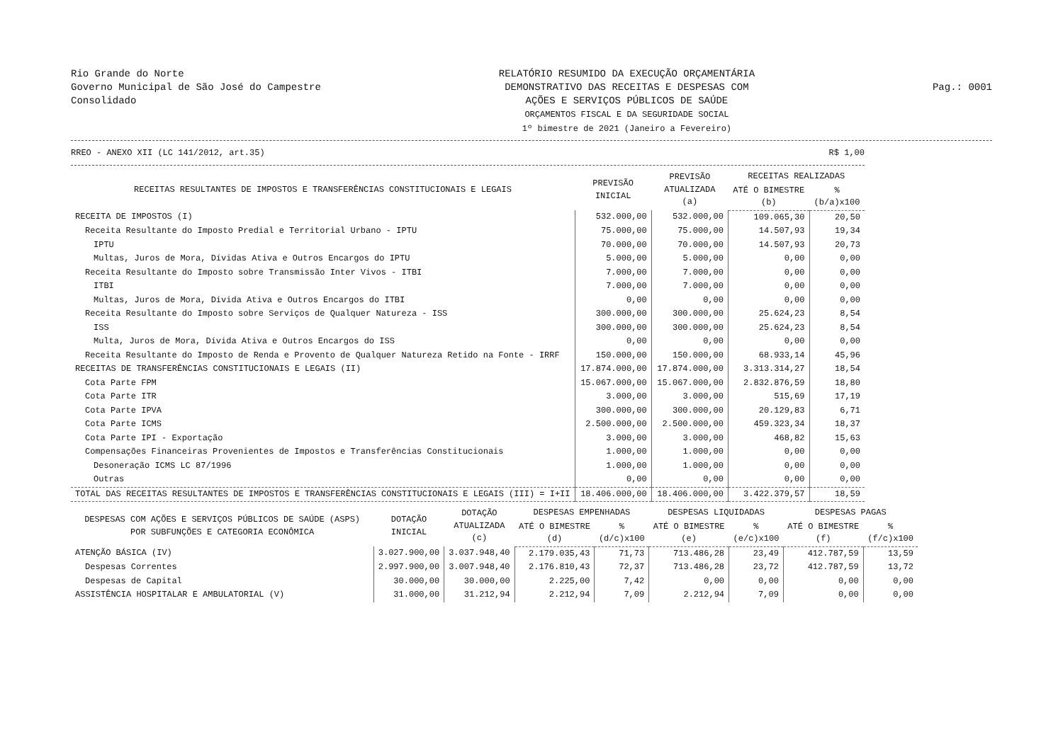Rio Grande do Norte
Governo Municipal de São José do Campestre
Consolidado
RELATÓRIO RESUMIDO DA EXECUÇÃO ORÇAMENTÁRIA
DEMONSTRATIVO DAS RECEITAS E DESPESAS COM
AÇÕES E SERVIÇOS PÚBLICOS DE SAÚDE
ORÇAMENTOS FISCAL E DA SEGURIDADE SOCIAL
1º bimestre de 2021 (Janeiro a Fevereiro)
Pag.: 0001
RREO - ANEXO XII (LC 141/2012, art.35) R$ 1,00
| RECEITAS RESULTANTES DE IMPOSTOS E TRANSFERÊNCIAS CONSTITUCIONAIS E LEGAIS | PREVISÃO INICIAL | PREVISÃO ATUALIZADA (a) | RECEITAS REALIZADAS | |
| --- | --- | --- | --- | --- |
| | | | ATÉ O BIMESTRE (b) | % (b/a)x100 |
| RECEITA DE IMPOSTOS (I) | 532.000,00 | 532.000,00 | 109.065,30 | 20,50 |
| Receita Resultante do Imposto Predial e Territorial Urbano - IPTU | 75.000,00 | 75.000,00 | 14.507,93 | 19,34 |
| IPTU | 70.000,00 | 70.000,00 | 14.507,93 | 20,73 |
| Multas, Juros de Mora, Dívidas Ativa e Outros Encargos do IPTU | 5.000,00 | 5.000,00 | 0,00 | 0,00 |
| Receita Resultante do Imposto sobre Transmissão Inter Vivos - ITBI | 7.000,00 | 7.000,00 | 0,00 | 0,00 |
| ITBI | 7.000,00 | 7.000,00 | 0,00 | 0,00 |
| Multas, Juros de Mora, Dívida Ativa e Outros Encargos do ITBI | 0,00 | 0,00 | 0,00 | 0,00 |
| Receita Resultante do Imposto sobre Serviços de Qualquer Natureza - ISS | 300.000,00 | 300.000,00 | 25.624,23 | 8,54 |
| ISS | 300.000,00 | 300.000,00 | 25.624,23 | 8,54 |
| Multa, Juros de Mora, Dívida Ativa e Outros Encargos do ISS | 0,00 | 0,00 | 0,00 | 0,00 |
| Receita Resultante do Imposto de Renda e Provento de Qualquer Natureza Retido na Fonte - IRRF | 150.000,00 | 150.000,00 | 68.933,14 | 45,96 |
| RECEITAS DE TRANSFERÊNCIAS CONSTITUCIONAIS E LEGAIS (II) | 17.874.000,00 | 17.874.000,00 | 3.313.314,27 | 18,54 |
| Cota Parte FPM | 15.067.000,00 | 15.067.000,00 | 2.832.876,59 | 18,80 |
| Cota Parte ITR | 3.000,00 | 3.000,00 | 515,69 | 17,19 |
| Cota Parte IPVA | 300.000,00 | 300.000,00 | 20.129,83 | 6,71 |
| Cota Parte ICMS | 2.500.000,00 | 2.500.000,00 | 459.323,34 | 18,37 |
| Cota Parte IPI - Exportação | 3.000,00 | 3.000,00 | 468,82 | 15,63 |
| Compensações Financeiras Provenientes de Impostos e Transferências Constitucionais | 1.000,00 | 1.000,00 | 0,00 | 0,00 |
| Desoneração ICMS LC 87/1996 | 1.000,00 | 1.000,00 | 0,00 | 0,00 |
| Outras | 0,00 | 0,00 | 0,00 | 0,00 |
| TOTAL DAS RECEITAS RESULTANTES DE IMPOSTOS E TRANSFERÊNCIAS CONSTITUCIONAIS E LEGAIS (III) = I+II | 18.406.000,00 | 18.406.000,00 | 3.422.379,57 | 18,59 |
| DESPESAS COM AÇÕES E SERVIÇOS PÚBLICOS DE SAÚDE (ASPS) POR SUBFUNÇÕES E CATEGORIA ECONÔMICA | DOTAÇÃO INICIAL | DOTAÇÃO ATUALIZADA (c) | DESPESAS EMPENHADAS | | DESPESAS LIQUIDADAS | | DESPESAS PAGAS | |
| --- | --- | --- | --- | --- | --- | --- | --- | --- |
| | | | ATÉ O BIMESTRE (d) | % (d/c)x100 | ATÉ O BIMESTRE (e) | % (e/c)x100 | ATÉ O BIMESTRE (f) | % (f/c)x100 |
| ATENÇÃO BÁSICA (IV) | 3.027.900,00 | 3.037.948,40 | 2.179.035,43 | 71,73 | 713.486,28 | 23,49 | 412.787,59 | 13,59 |
| Despesas Correntes | 2.997.900,00 | 3.007.948,40 | 2.176.810,43 | 72,37 | 713.486,28 | 23,72 | 412.787,59 | 13,72 |
| Despesas de Capital | 30.000,00 | 30.000,00 | 2.225,00 | 7,42 | 0,00 | 0,00 | 0,00 | 0,00 |
| ASSISTÊNCIA HOSPITALAR E AMBULATORIAL (V) | 31.000,00 | 31.212,94 | 2.212,94 | 7,09 | 2.212,94 | 7,09 | 0,00 | 0,00 |